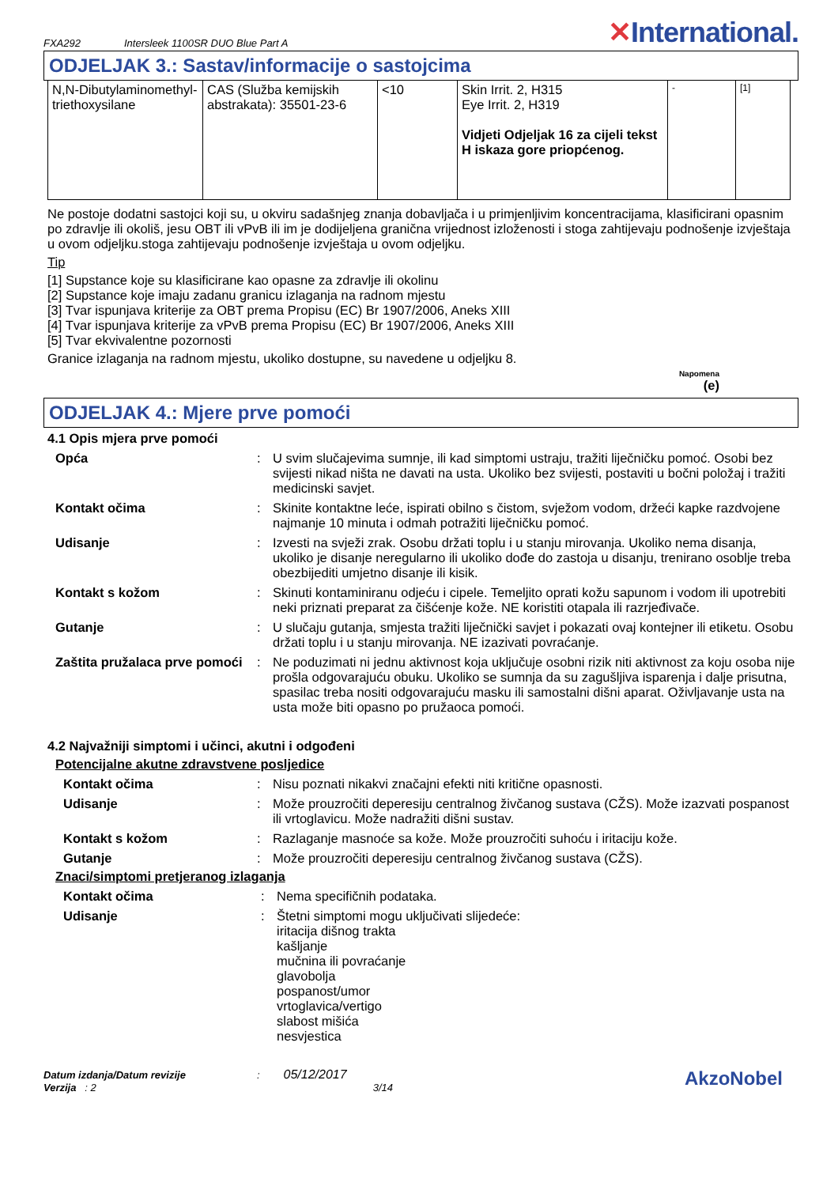FXA292 Intersleek 1100SR DUO Blue Part A ✕International.
ODJELJAK 3.: Sastav/informacije o sastojcima
| N,N-Dibutylaminomethyl-triethoxysilane | CAS (Služba kemijskih abstrakata): 35501-23-6 | <10 | Skin Irrit. 2, H315 Eye Irrit. 2, H319 Vidjeti Odjeljak 16 za cijeli tekst H iskaza gore priopćenog. | - | [1] |
Ne postoje dodatni sastojci koji su, u okviru sadašnjeg znanja dobavljača i u primjenljivim koncentracijama, klasificirani opasnim po zdravlje ili okoliš, jesu OBT ili vPvB ili im je dodijeljena granična vrijednost izloženosti i stoga zahtijevaju podnošenje izvještaja u ovom odjeljku.stoga zahtijevaju podnošenje izvještaja u ovom odjeljku.
Tip
[1] Supstance koje su klasificirane kao opasne za zdravlje ili okolinu
[2] Supstance koje imaju zadanu granicu izlaganja na radnom mjestu
[3] Tvar ispunjava kriterije za OBT prema Propisu (EC) Br 1907/2006, Aneks XIII
[4] Tvar ispunjava kriterije za vPvB prema Propisu (EC) Br 1907/2006, Aneks XIII
[5] Tvar ekvivalentne pozornosti
Granice izlaganja na radnom mjestu, ukoliko dostupne, su navedene u odjeljku 8.
Napomena
(e)
ODJELJAK 4.: Mjere prve pomoći
4.1 Opis mjera prve pomoći
Opća: U svim slučajevima sumnje, ili kad simptomi ustraju, tražiti liječničku pomoć. Osobi bez svijesti nikad ništa ne davati na usta. Ukoliko bez svijesti, postaviti u bočni položaj i tražiti medicinski savjet. Kontakt očima: Skinite kontaktne leće, ispirati obilno s čistom, svježom vodom, držeći kapke razdvojene najmanje 10 minuta i odmah potražiti liječničku pomoć. Udisanje: Izvesti na svježi zrak. Osobu držati toplu i u stanju mirovanja. Ukoliko nema disanja, ukoliko je disanje neregularno ili ukoliko dođe do zastoja u disanju, trenirano osoblje treba obezbijediti umjetno disanje ili kisik. Kontakt s kožom: Skinuti kontaminiranu odjeću i cipele. Temeljito oprati kožu sapunom i vodom ili upotrebiti neki priznati preparat za čišćenje kože. NE koristiti otapala ili razrjeđivače. Gutanje: U slučaju gutanja, smjesta tražiti liječnički savjet i pokazati ovaj kontejner ili etiketu. Osobu držati toplu i u stanju mirovanja. NE izazivati povraćanje. Zaštita pružalaca prve pomoći: Ne poduzimati ni jednu aktivnost koja uključuje osobni rizik niti aktivnost za koju osoba nije prošla odgovarajuću obuku. Ukoliko se sumnja da su zagušljiva isparenja i dalje prisutna, spasilac treba nositi odgovarajuću masku ili samostalni dišni aparat. Oživljavanje usta na usta može biti opasno po pružaoca pomoći.
4.2 Najvažniji simptomi i učinci, akutni i odgođeni
Potencijalne akutne zdravstvene posljedice
Kontakt očima: Nisu poznati nikakvi značajni efekti niti kritične opasnosti. Udisanje: Može prouzročiti deperesiju centralnog živčanog sustava (CŽS). Može izazvati pospanost ili vrtoglavicu. Može nadražiti dišni sustav. Kontakt s kožom: Razlaganje masnoće sa kože. Može prouzročiti suhoću i iritaciju kože. Gutanje: Može prouzročiti deperesiju centralnog živčanog sustava (CŽS).
Znaci/simptomi pretjeranog izlaganja
Kontakt očima: Nema specifičnih podataka. Udisanje: Štetni simptomi mogu uključivati slijedeće:
iritacija dišnog trakta
kašljanje
mučnina ili povraćanje
glavobolja
pospanost/umor
vrtoglavica/vertigo
slabost mišića
nesvjestica
Datum izdanja/Datum revizije: 05/12/2017
Verzija : 2 3/14
AkzoNobel